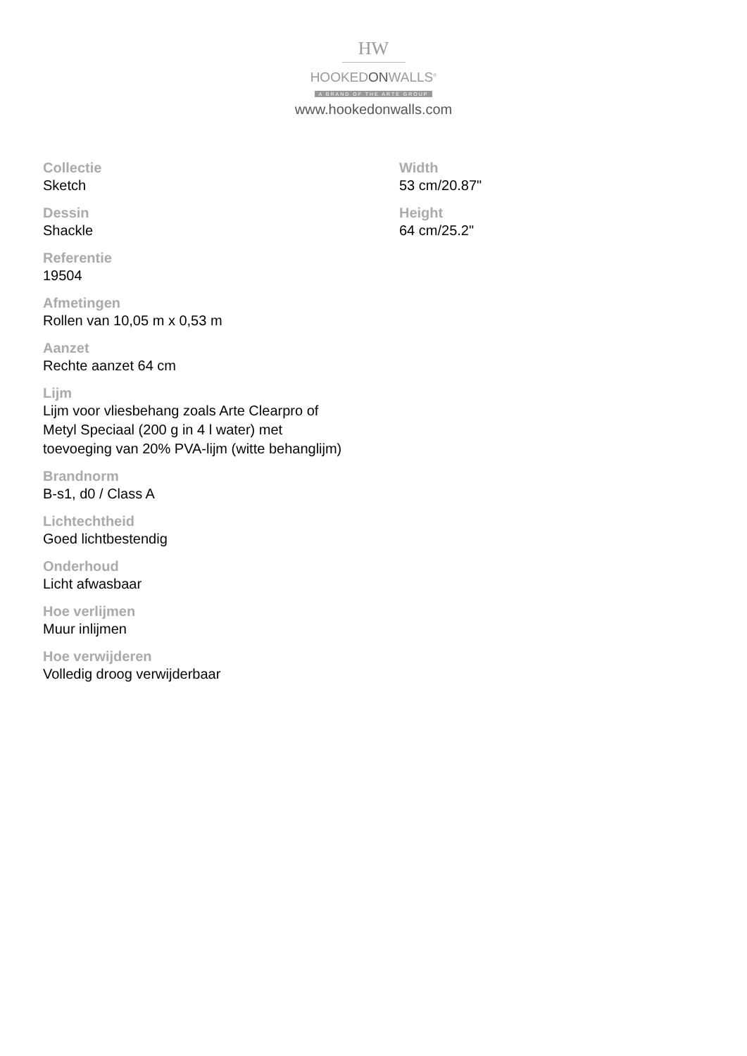HW
HOOKEDONWALLS<sup>®</sup>
A BRAND OF THE ARTE GROUP
www.hookedonwalls.com
Collectie
Sketch
Dessin
Shackle
Referentie
19504
Afmetingen
Rollen van 10,05 m x 0,53 m
Aanzet
Rechte aanzet 64 cm
Lijm
Lijm voor vliesbehang zoals Arte Clearpro of
Metyl Speciaal (200 g in 4 l water) met
toevoeging van 20% PVA-lijm (witte behanglijm)
Brandnorm
B-s1, d0 / Class A
Lichtechtheid
Goed lichtbestendig
Onderhoud
Licht afwasbaar
Hoe verlijmen
Muur inlijmen
Hoe verwijderen
Volledig droog verwijderbaar
Width
53 cm/20.87"
Height
64 cm/25.2"